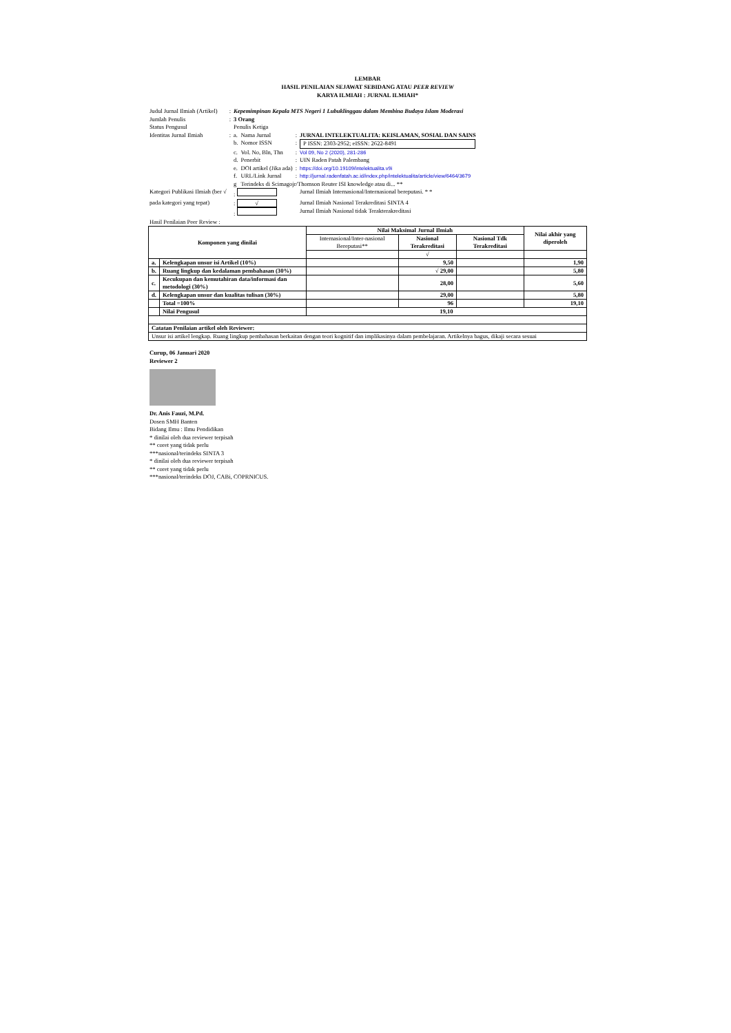LEMBAR
HASIL PENILAIAN SEJAWAT SEBIDANG ATAU PEER REVIEW
KARYA ILMIAH : JURNAL ILMIAH*
| Judul Jurnal Ilmiah (Artikel) | : | Kepemimpinan Kepala MTS Negeri 1 Lubuklinggau dalam Membina Budaya Islam Moderasi | | | |
| Jumlah Penulis | : | 3 Orang | | | |
| Status Pengusul | | Penulis Ketiga | | | |
| Identitas Jurnal Ilmiah | : | a. | Nama Jurnal | : | JURNAL INTELEKTUALITA: KEISLAMAN, SOSIAL DAN SAINS |
| | | b. | Nomor ISSN | : | P ISSN: 2303-2952; eISSN: 2622-8491 |
| | | c. | Vol. No, Bln, Thn | : | Vol 09, No 2 (2020), 281-286 |
| | | d. | Penerbit | : | UIN Raden Patah Palembang |
| | | e. | DOI artikel (Jika ada) | : | https://doi.org/10.19109/intelektualita.v9i |
| | | f. | URL/Link Jurnal | : | http://jurnal.radenfatah.ac.id/index.php/intelektualita/article/view/6464/3679 |
| | | g | Terindeks di Scimagojr/Thomson Reuter ISI knowledge atau di... ** | | |
| Kategori Publikasi Ilmiah (ber √ | | : | | | Jurnal Ilmiah Internasional/Internasional bereputasi. * * |
| pada kategori yang tepat) | | : √ | | | Jurnal Ilmiah Nasional Terakreditasi SINTA 4 |
| | | : | | | Jurnal Ilmiah Nasional tidak Terakterakreditasi |
| Hasil Penilaian Peer Review : | | | | | |
| Komponen yang dinilai | | Nilai Maksimal Jurnal Ilmiah | | | Nilai akhir yang diperoleh |
| --- | --- | --- | --- | --- | --- |
| | | Internasional/Inter-nasional Bereputasi** | Nasional Terakreditasi | Nasional Tdk Terakreditasi | |
| | | | √ | | |
| a. | Kelengkapan unsur isi Artikel (10%) | | 9,50 | | 1,90 |
| b. | Ruang lingkup dan kedalaman pembahasan (30%) | | √ 29,00 | | 5,80 |
| c. | Kecukupan dan kemutahiran data/informasi dan metodologi (30%) | | 28,00 | | 5,60 |
| d. | Kelengkapan unsur dan kualitas tulisan (30%) | | 29,00 | | 5,80 |
| | Total =100% | | 96 | | 19,10 |
| | Nilai Pengusul | 19,10 | | | |
| Catatan Penilaian artikel oleh Reviewer: | | | | | |
| Unsur isi artikel lengkap. Ruang lingkup pembahasan berkaitan dengan teori kognitif dan implikasinya dalam pembelajaran. Artikelnya bagus, dikaji secara sesuai | | | | | |
Curup, 06 Januari 2020
Reviewer 2
Dr. Anis Fauzi, M.Pd.
Dosen SMH Banten
Bidang Ilmu : Ilmu Pendidikan
* dinilai oleh dua reviewer terpisah
** coret yang tidak perlu
***nasional/terindeks SINTA 3
* dinilai oleh dua reviewer terpisah
** coret yang tidak perlu
***nasional/terindeks DOJ, CABi, COPRNICUS.